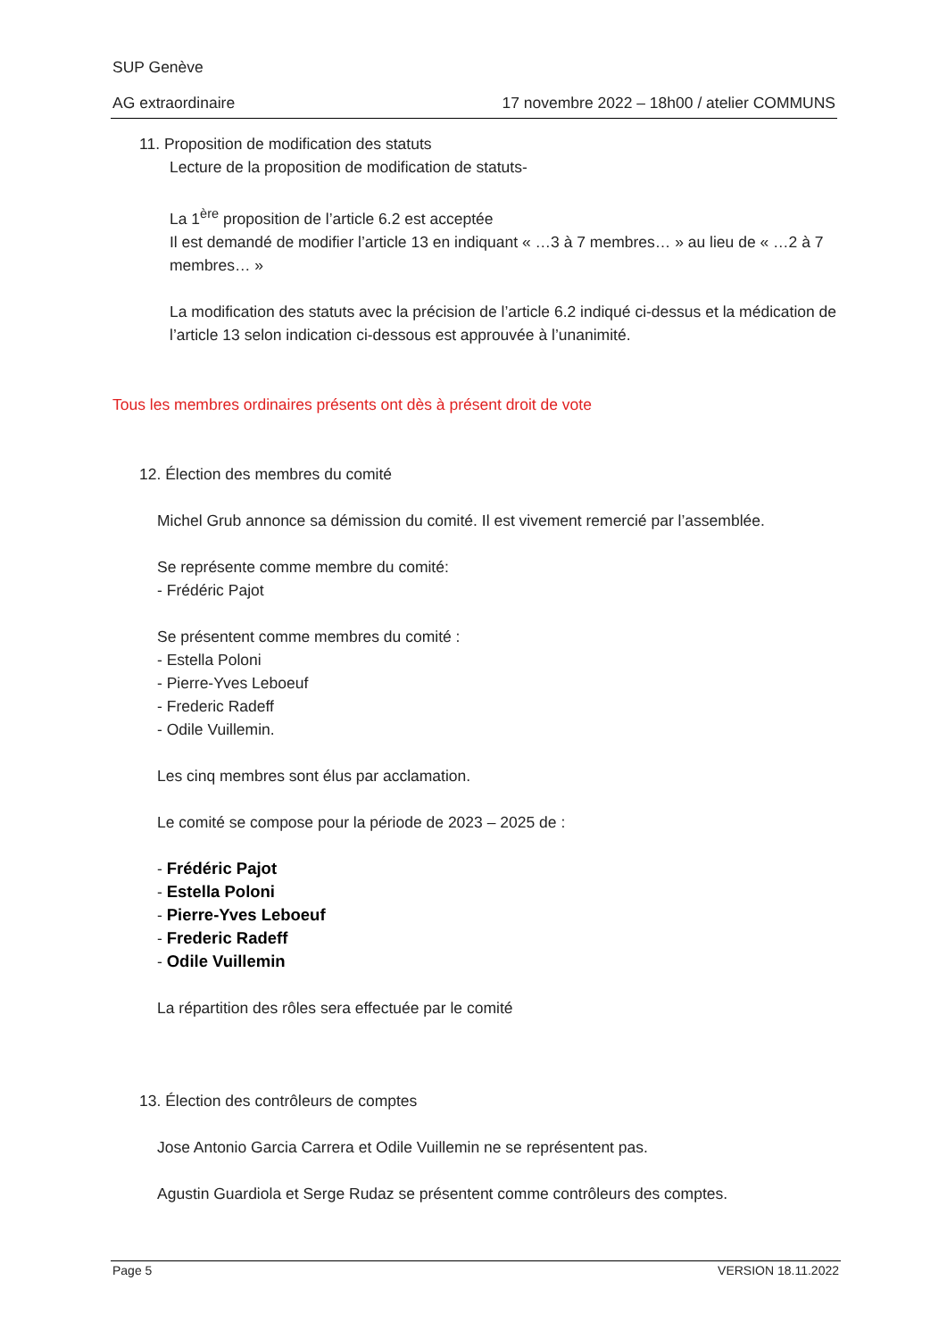SUP Genève
AG extraordinaire 17 novembre 2022 – 18h00 / atelier COMMUNS
11. Proposition de modification des statuts
Lecture de la proposition de modification de statuts-
La 1<sup>ère</sup> proposition de l’article 6.2 est acceptée
Il est demandé de modifier l’article 13 en indiquant « …3 à 7 membres… » au lieu de « …2 à 7 membres… »
La modification des statuts avec la précision de l’article 6.2 indiqué ci-dessus et la médication de l’article 13 selon indication ci-dessous est approuvée à l’unanimité.
Tous les membres ordinaires présents ont dès à présent droit de vote
12. Élection des membres du comité
Michel Grub annonce sa démission du comité. Il est vivement remercié par l’assemblée.
Se représente comme membre du comité:
- Frédéric Pajot
Se présentent comme membres du comité :
- Estella Poloni
- Pierre-Yves Leboeuf
- Frederic Radeff
- Odile Vuillemin.
Les cinq membres sont élus par acclamation.
Le comité se compose pour la période de 2023 – 2025 de :
- Frédéric Pajot
- Estella Poloni
- Pierre-Yves Leboeuf
- Frederic Radeff
- Odile Vuillemin
La répartition des rôles sera effectuée par le comité
13. Élection des contrôleurs de comptes
Jose Antonio Garcia Carrera et Odile Vuillemin ne se représentent pas.
Agustin Guardiola et Serge Rudaz se présentent comme contrôleurs des comptes.
Page 5 VERSION 18.11.2022